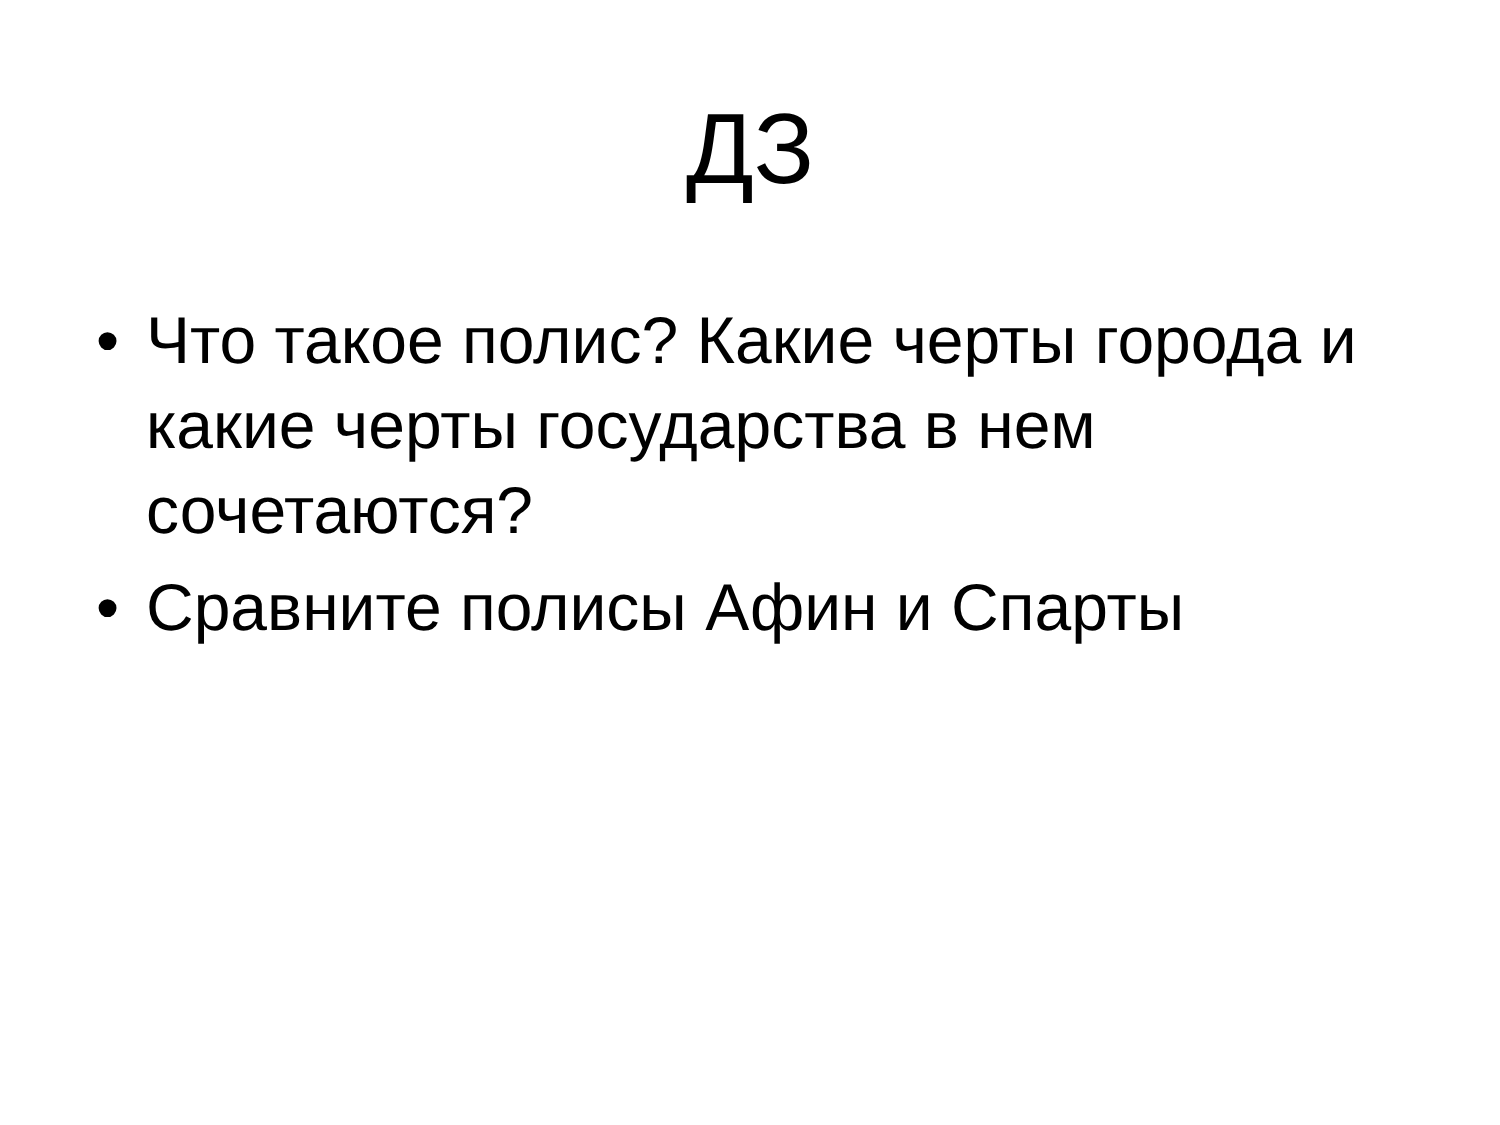ДЗ
• Что такое полис? Какие черты города и какие черты государства в нем сочетаются?
• Сравните полисы Афин и Спарты